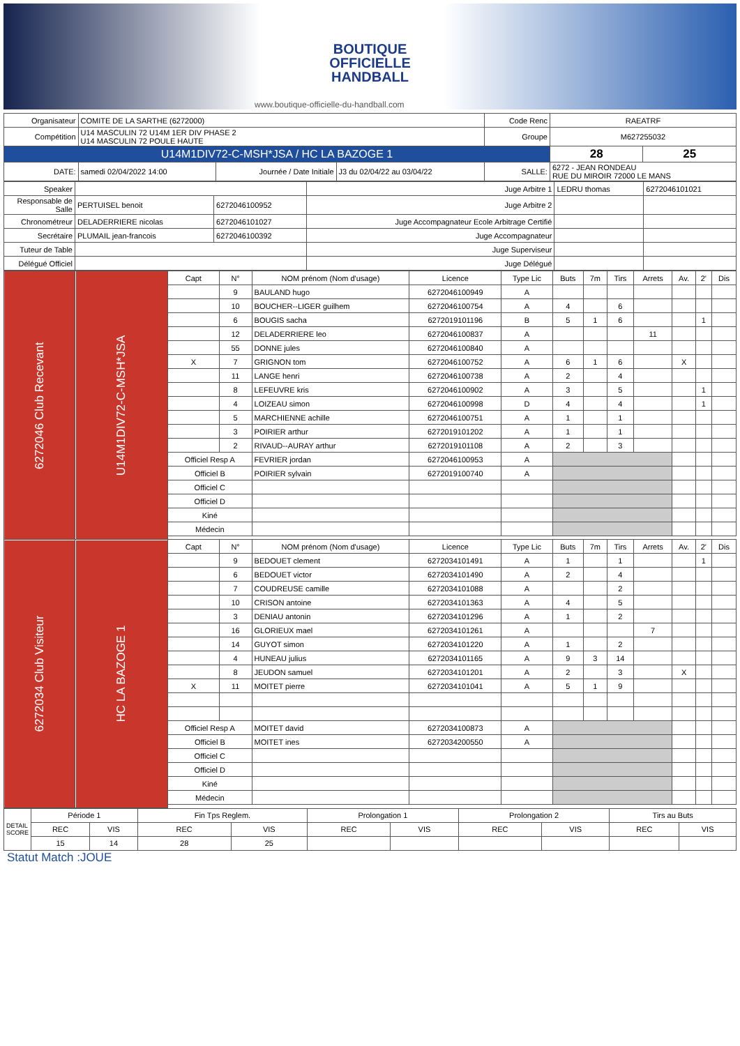BOUTIQUE
OFFICIELLE
HANDBALL
www.boutique-officielle-du-handball.com
| Organisateur | COMITE DE LA SARTHE (6272000) | | | Code Renc | RAEATRF | |
| Compétition | U14 MASCULIN 72 U14M 1ER DIV PHASE 2 U14 MASCULIN 72 POULE HAUTE | | | Groupe | M627255032 | |
| U14M1DIV72-C-MSH*JSA / HC LA BAZOGE 1 | | | | | 28 | 25 |
| DATE: | samedi 02/04/2022 14:00 | Journée / Date Initiale | J3 du 02/04/22 au 03/04/22 | SALLE: | 6272 - JEAN RONDEAU RUE DU MIROIR 72000 LE MANS | |
| Speaker | | | Juge Arbitre 1 | LEDRU thomas | 6272046101021 |
| Responsable de Salle | PERTUISEL benoit | 6272046100952 | Juge Arbitre 2 | | |
| Chronométreur | DELADERRIERE nicolas | 6272046101027 | Juge Accompagnateur Ecole Arbitrage Certifié | | |
| Secrétaire | PLUMAIL jean-francois | 6272046100392 | Juge Accompagnateur | | |
| Tuteur de Table | | | Juge Superviseur | | |
| Délégué Officiel | | | Juge Délégué | | |
| 6272046 Club Recevant | U14M1DIV72-C-MSH*JSA | Capt | N° | NOM prénom (Nom d'usage) | Licence | Type Lic | Buts | 7m | Tirs | Arrets | Av. | 2' | Dis |
| | | | 9 | BAULAND hugo | 6272046100949 | A | | | | | | | |
| | | | 10 | BOUCHER--LIGER guilhem | 6272046100754 | A | 4 | | 6 | | | | |
| | | | 6 | BOUGIS sacha | 6272019101196 | B | 5 | 1 | 6 | | | 1 | |
| | | | 12 | DELADERRIERE leo | 6272046100837 | A | | | | 11 | | | |
| | | | 55 | DONNE jules | 6272046100840 | A | | | | | | | |
| | | X | 7 | GRIGNON tom | 6272046100752 | A | 6 | 1 | 6 | | X | | |
| | | | 11 | LANGE henri | 6272046100738 | A | 2 | | 4 | | | | |
| | | | 8 | LEFEUVRE kris | 6272046100902 | A | 3 | | 5 | | | 1 | |
| | | | 4 | LOIZEAU simon | 6272046100998 | D | 4 | | 4 | | | 1 | |
| | | | 5 | MARCHIENNE achille | 6272046100751 | A | 1 | | 1 | | | | |
| | | | 3 | POIRIER arthur | 6272019101202 | A | 1 | | 1 | | | | |
| | | | 2 | RIVAUD--AURAY arthur | 6272019101108 | A | 2 | | 3 | | | | |
| | | Officiel Resp A | | FEVRIER jordan | 6272046100953 | A | | | | | | | |
| | | Officiel B | | POIRIER sylvain | 6272019100740 | A | | | | | | | |
| | | Officiel C | | | | | | | | | | | |
| | | Officiel D | | | | | | | | | | | |
| | | Kiné | | | | | | | | | | | |
| | | Médecin | | | | | | | | | | | |
| 6272034 Club Visiteur | HC LA BAZOGE 1 | Capt | N° | NOM prénom (Nom d'usage) | Licence | Type Lic | Buts | 7m | Tirs | Arrets | Av. | 2' | Dis |
| | | | 9 | BEDOUET clement | 6272034101491 | A | 1 | | 1 | | | 1 | |
| | | | 6 | BEDOUET victor | 6272034101490 | A | 2 | | 4 | | | | |
| | | | 7 | COUDREUSE camille | 6272034101088 | A | | | 2 | | | | |
| | | | 10 | CRISON antoine | 6272034101363 | A | 4 | | 5 | | | | |
| | | | 3 | DENIAU antonin | 6272034101296 | A | 1 | | 2 | | | | |
| | | | 16 | GLORIEUX mael | 6272034101261 | A | | | | 7 | | | |
| | | | 14 | GUYOT simon | 6272034101220 | A | 1 | | 2 | | | | |
| | | | 4 | HUNEAU julius | 6272034101165 | A | 9 | 3 | 14 | | | | |
| | | | 8 | JEUDON samuel | 6272034101201 | A | 2 | | 3 | | X | | |
| | | X | 11 | MOITET pierre | 6272034101041 | A | 5 | 1 | 9 | | | | |
| | | Officiel Resp A | | MOITET david | 6272034100873 | A | | | | | | | |
| | | Officiel B | | MOITET ines | 6272034200550 | A | | | | | | | |
| | | Officiel C | | | | | | | | | | | |
| | | Officiel D | | | | | | | | | | | |
| | | Kiné | | | | | | | | | | | |
| | | Médecin | | | | | | | | | | | |
| DETAIL SCORE | Période 1 | | Fin Tps Reglem. | | Prolongation 1 | | Prolongation 2 | | Tirs au Buts | |
| | REC | VIS | REC | VIS | REC | VIS | REC | VIS | REC | VIS |
| | 15 | 14 | 28 | 25 | | | | | | |
Statut Match :JOUE